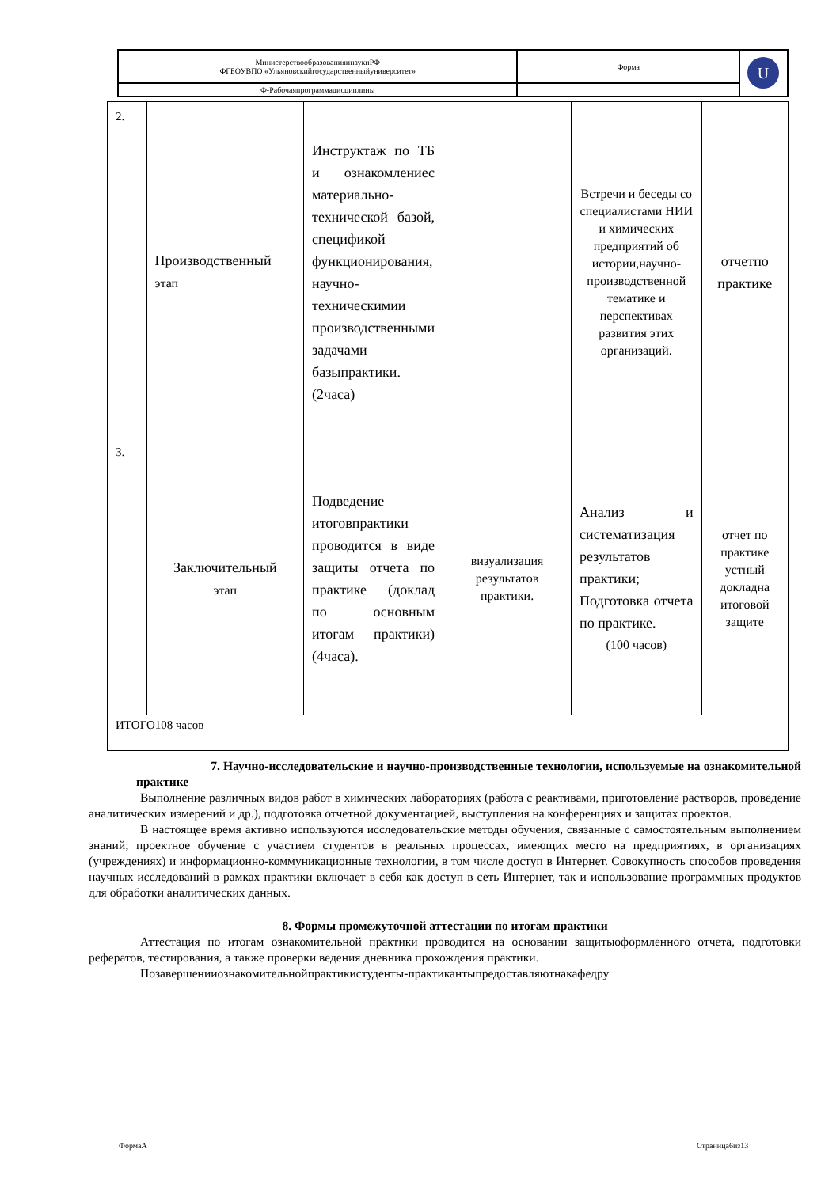| МинистерствообразованияинаукиРФ ФГБОУВПО «Ульяновскийгосударственныйуниверситет» | Форма | U |
| Ф-Рабочаяпрограммадисциплины | | |
| 2. | Производственный этап | Инструктаж по ТБ и ознакомлениес материально-технической базой, спецификой функционирования, научно-техническимии производственными задачами базыпрактики. (2часа) | | Встречи и беседы со специалистами НИИ и химических предприятий об истории,научно-производственной тематике и перспективах развития этих организаций. | отчетпо практике |
| 3. | Заключительный этап | Подведение итоговпрактики проводится в виде защиты отчета по практике (доклад по основным итогам практики) (4часа). | визуализация результатов практики. | Анализ и систематизация результатов практики; Подготовка отчета по практике. (100 часов) | отчет по практике устный докладна итоговой защите |
| ИТОГО108 часов | | | | | |
7. Научно-исследовательские и научно-производственные технологии, используемые на ознакомительной практике
Выполнение различных видов работ в химических лабораториях (работа с реактивами, приготовление растворов, проведение аналитических измерений и др.), подготовка отчетной документацией, выступления на конференциях и защитах проектов.
В настоящее время активно используются исследовательские методы обучения, связанные с самостоятельным выполнением знаний; проектное обучение с участием студентов в реальных процессах, имеющих место на предприятиях, в организациях (учреждениях) и информационно-коммуникационные технологии, в том числе доступ в Интернет. Совокупность способов проведения научных исследований в рамках практики включает в себя как доступ в сеть Интернет, так и использование программных продуктов для обработки аналитических данных.
8. Формы промежуточной аттестации по итогам практики
Аттестация по итогам ознакомительной практики проводится на основании защитыоформленного отчета, подготовки рефератов, тестирования, а также проверки ведения дневника прохождения практики.
Позавершенииознакомительнойпрактикистуденты-практикантыпредоставляютнакафедру
ФормаА Страница6из13